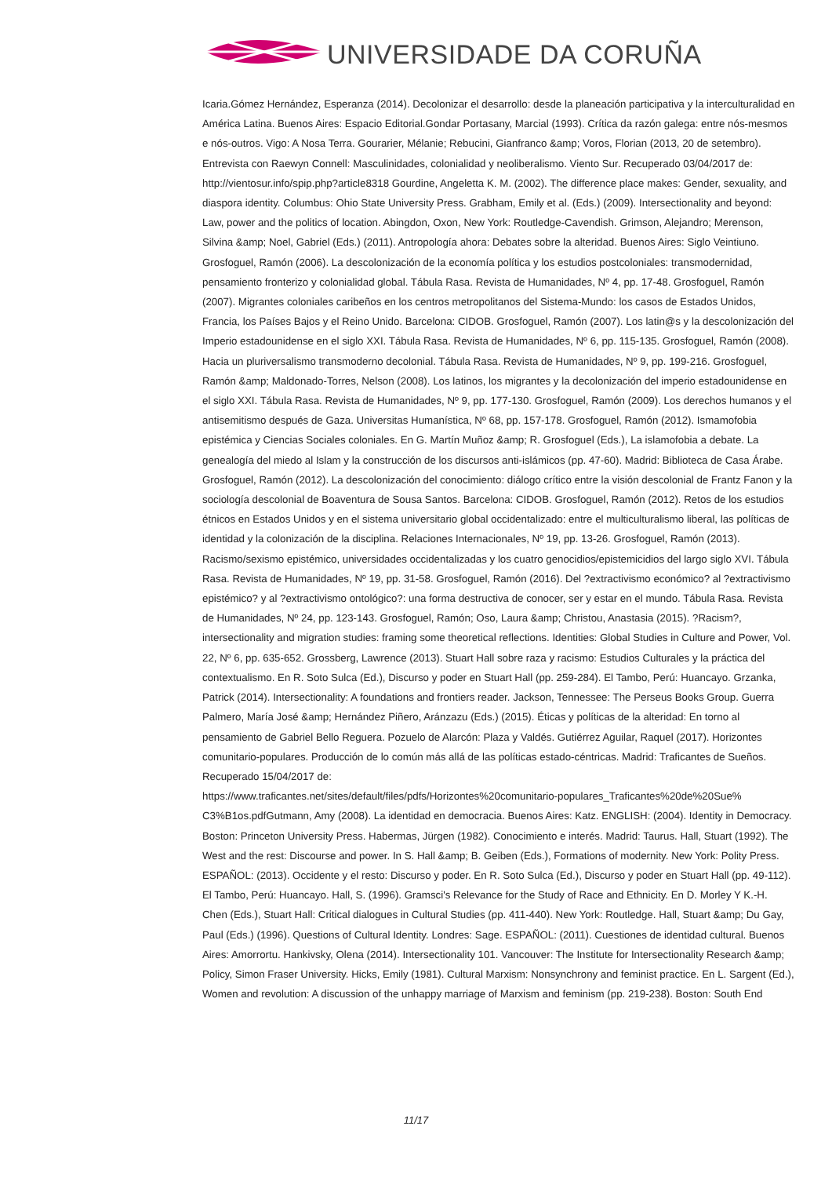UNIVERSIDADE DA CORUÑA
Icaria.Gómez Hernández, Esperanza (2014). Decolonizar el desarrollo: desde la planeación participativa y la interculturalidad en América Latina. Buenos Aires: Espacio Editorial.Gondar Portasany, Marcial (1993). Crítica da razón galega: entre nós-mesmos e nós-outros. Vigo: A Nosa Terra. Gourarier, Mélanie; Rebucini, Gianfranco &amp; Voros, Florian (2013, 20 de setembro). Entrevista con Raewyn Connell: Masculinidades, colonialidad y neoliberalismo. Viento Sur. Recuperado 03/04/2017 de: http://vientosur.info/spip.php?article8318 Gourdine, Angeletta K. M. (2002). The difference place makes: Gender, sexuality, and diaspora identity. Columbus: Ohio State University Press. Grabham, Emily et al. (Eds.) (2009). Intersectionality and beyond: Law, power and the politics of location. Abingdon, Oxon, New York: Routledge-Cavendish. Grimson, Alejandro; Merenson, Silvina &amp; Noel, Gabriel (Eds.) (2011). Antropología ahora: Debates sobre la alteridad. Buenos Aires: Siglo Veintiuno. Grosfoguel, Ramón (2006). La descolonización de la economía política y los estudios postcoloniales: transmodernidad, pensamiento fronterizo y colonialidad global. Tábula Rasa. Revista de Humanidades, Nº 4, pp. 17-48. Grosfoguel, Ramón (2007). Migrantes coloniales caribeños en los centros metropolitanos del Sistema-Mundo: los casos de Estados Unidos, Francia, los Países Bajos y el Reino Unido. Barcelona: CIDOB. Grosfoguel, Ramón (2007). Los latin@s y la descolonización del Imperio estadounidense en el siglo XXI. Tábula Rasa. Revista de Humanidades, Nº 6, pp. 115-135. Grosfoguel, Ramón (2008). Hacia un pluriversalismo transmoderno decolonial. Tábula Rasa. Revista de Humanidades, Nº 9, pp. 199-216. Grosfoguel, Ramón &amp; Maldonado-Torres, Nelson (2008). Los latinos, los migrantes y la decolonización del imperio estadounidense en el siglo XXI. Tábula Rasa. Revista de Humanidades, Nº 9, pp. 177-130. Grosfoguel, Ramón (2009). Los derechos humanos y el antisemitismo después de Gaza. Universitas Humanística, Nº 68, pp. 157-178. Grosfoguel, Ramón (2012). Ismamofobia epistémica y Ciencias Sociales coloniales. En G. Martín Muñoz &amp; R. Grosfoguel (Eds.), La islamofobia a debate. La genealogía del miedo al Islam y la construcción de los discursos anti-islámicos (pp. 47-60). Madrid: Biblioteca de Casa Árabe. Grosfoguel, Ramón (2012). La descolonización del conocimiento: diálogo crítico entre la visión descolonial de Frantz Fanon y la sociología descolonial de Boaventura de Sousa Santos. Barcelona: CIDOB. Grosfoguel, Ramón (2012). Retos de los estudios étnicos en Estados Unidos y en el sistema universitario global occidentalizado: entre el multiculturalismo liberal, las políticas de identidad y la colonización de la disciplina. Relaciones Internacionales, Nº 19, pp. 13-26. Grosfoguel, Ramón (2013). Racismo/sexismo epistémico, universidades occidentalizadas y los cuatro genocidios/epistemicidios del largo siglo XVI. Tábula Rasa. Revista de Humanidades, Nº 19, pp. 31-58. Grosfoguel, Ramón (2016). Del ?extractivismo económico? al ?extractivismo epistémico? y al ?extractivismo ontológico?: una forma destructiva de conocer, ser y estar en el mundo. Tábula Rasa. Revista de Humanidades, Nº 24, pp. 123-143. Grosfoguel, Ramón; Oso, Laura &amp; Christou, Anastasia (2015). ?Racism?, intersectionality and migration studies: framing some theoretical reflections. Identities: Global Studies in Culture and Power, Vol. 22, Nº 6, pp. 635-652. Grossberg, Lawrence (2013). Stuart Hall sobre raza y racismo: Estudios Culturales y la práctica del contextualismo. En R. Soto Sulca (Ed.), Discurso y poder en Stuart Hall (pp. 259-284). El Tambo, Perú: Huancayo. Grzanka, Patrick (2014). Intersectionality: A foundations and frontiers reader. Jackson, Tennessee: The Perseus Books Group. Guerra Palmero, María José &amp; Hernández Piñero, Aránzazu (Eds.) (2015). Éticas y políticas de la alteridad: En torno al pensamiento de Gabriel Bello Reguera. Pozuelo de Alarcón: Plaza y Valdés. Gutiérrez Aguilar, Raquel (2017). Horizontes comunitario-populares. Producción de lo común más allá de las políticas estado-céntricas. Madrid: Traficantes de Sueños. Recuperado 15/04/2017 de:
https://www.traficantes.net/sites/default/files/pdfs/Horizontes%20comunitario-populares_Traficantes%20de%20Sue%
C3%B1os.pdfGutmann, Amy (2008). La identidad en democracia. Buenos Aires: Katz. ENGLISH: (2004). Identity in Democracy. Boston: Princeton University Press. Habermas, Jürgen (1982). Conocimiento e interés. Madrid: Taurus. Hall, Stuart (1992). The West and the rest: Discourse and power. In S. Hall &amp; B. Geiben (Eds.), Formations of modernity. New York: Polity Press. ESPAÑOL: (2013). Occidente y el resto: Discurso y poder. En R. Soto Sulca (Ed.), Discurso y poder en Stuart Hall (pp. 49-112). El Tambo, Perú: Huancayo. Hall, S. (1996). Gramsci's Relevance for the Study of Race and Ethnicity. En D. Morley Y K.-H. Chen (Eds.), Stuart Hall: Critical dialogues in Cultural Studies (pp. 411-440). New York: Routledge. Hall, Stuart &amp; Du Gay, Paul (Eds.) (1996). Questions of Cultural Identity. Londres: Sage. ESPAÑOL: (2011). Cuestiones de identidad cultural. Buenos Aires: Amorrortu. Hankivsky, Olena (2014). Intersectionality 101. Vancouver: The Institute for Intersectionality Research &amp; Policy, Simon Fraser University. Hicks, Emily (1981). Cultural Marxism: Nonsynchrony and feminist practice. En L. Sargent (Ed.), Women and revolution: A discussion of the unhappy marriage of Marxism and feminism (pp. 219-238). Boston: South End
11/17